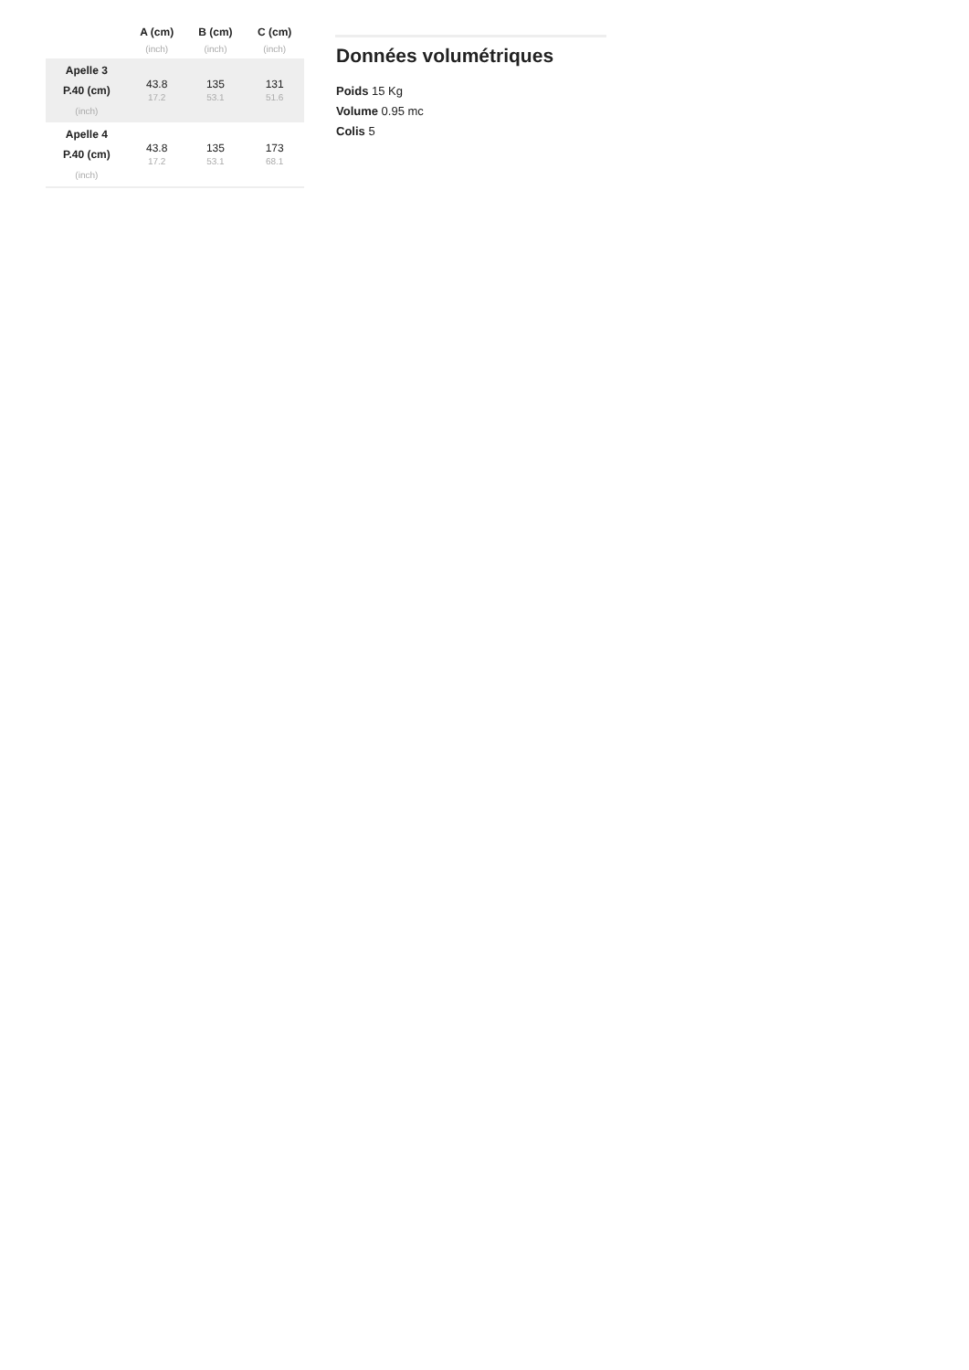| | A (cm) | B (cm) | C (cm) |
| --- | --- | --- | --- |
| | (inch) | (inch) | (inch) |
| Apelle 3 P.40 (cm) (inch) | 43.8 17.2 | 135 53.1 | 131 51.6 |
| Apelle 4 P.40 (cm) (inch) | 43.8 17.2 | 135 53.1 | 173 68.1 |
Données volumétriques
Poids 15 Kg
Volume 0.95 mc
Colis 5